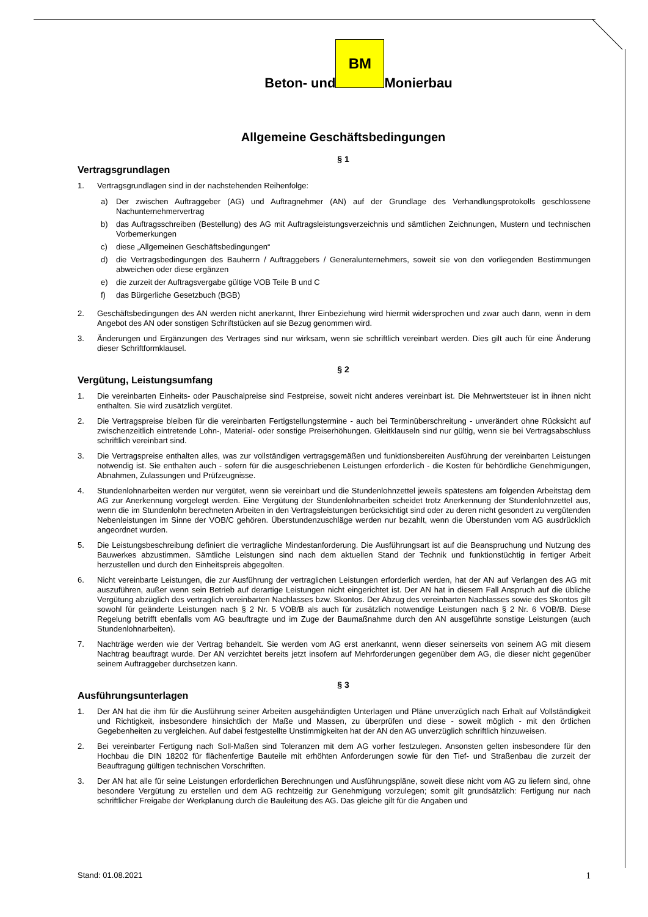Beton- und
BM
Monierbau
Allgemeine Geschäftsbedingungen
§ 1
Vertragsgrundlagen
1. Vertragsgrundlagen sind in der nachstehenden Reihenfolge:
a) Der zwischen Auftraggeber (AG) und Auftragnehmer (AN) auf der Grundlage des Verhandlungsprotokolls geschlossene Nachunternehmervertrag
b) das Auftragsschreiben (Bestellung) des AG mit Auftragsleistungsverzeichnis und sämtlichen Zeichnungen, Mustern und technischen Vorbemerkungen
c) diese „Allgemeinen Geschäftsbedingungen“
d) die Vertragsbedingungen des Bauherrn / Auftraggebers / Generalunternehmers, soweit sie von den vorliegenden Bestimmungen abweichen oder diese ergänzen
e) die zurzeit der Auftragsvergabe gültige VOB Teile B und C
f) das Bürgerliche Gesetzbuch (BGB)
2. Geschäftsbedingungen des AN werden nicht anerkannt, Ihrer Einbeziehung wird hiermit widersprochen und zwar auch dann, wenn in dem Angebot des AN oder sonstigen Schriftstücken auf sie Bezug genommen wird.
3. Änderungen und Ergänzungen des Vertrages sind nur wirksam, wenn sie schriftlich vereinbart werden. Dies gilt auch für eine Änderung dieser Schriftformklausel.
§ 2
Vergütung, Leistungsumfang
1. Die vereinbarten Einheits- oder Pauschalpreise sind Festpreise, soweit nicht anderes vereinbart ist. Die Mehrwertsteuer ist in ihnen nicht enthalten. Sie wird zusätzlich vergütet.
2. Die Vertragspreise bleiben für die vereinbarten Fertigstellungstermine - auch bei Terminüberschreitung - unverändert ohne Rücksicht auf zwischenzeitlich eintretende Lohn-, Material- oder sonstige Preiserhöhungen. Gleitklauseln sind nur gültig, wenn sie bei Vertragsabschluss schriftlich vereinbart sind.
3. Die Vertragspreise enthalten alles, was zur vollständigen vertragsgemäßen und funktionsbereiten Ausführung der vereinbarten Leistungen notwendig ist. Sie enthalten auch - sofern für die ausgeschriebenen Leistungen erforderlich - die Kosten für behördliche Genehmigungen, Abnahmen, Zulassungen und Prüfzeugnisse.
4. Stundenlohnarbeiten werden nur vergütet, wenn sie vereinbart und die Stundenlohnzettel jeweils spätestens am folgenden Arbeitstag dem AG zur Anerkennung vorgelegt werden. Eine Vergütung der Stundenlohnarbeiten scheidet trotz Anerkennung der Stundenlohnzettel aus, wenn die im Stundenlohn berechneten Arbeiten in den Vertragsleistungen berücksichtigt sind oder zu deren nicht gesondert zu vergütenden Nebenleistungen im Sinne der VOB/C gehören. Überstundenzuschläge werden nur bezahlt, wenn die Überstunden vom AG ausdrücklich angeordnet wurden.
5. Die Leistungsbeschreibung definiert die vertragliche Mindestanforderung. Die Ausführungsart ist auf die Beanspruchung und Nutzung des Bauwerkes abzustimmen. Sämtliche Leistungen sind nach dem aktuellen Stand der Technik und funktionstüchtig in fertiger Arbeit herzustellen und durch den Einheitspreis abgegolten.
6. Nicht vereinbarte Leistungen, die zur Ausführung der vertraglichen Leistungen erforderlich werden, hat der AN auf Verlangen des AG mit auszuführen, außer wenn sein Betrieb auf derartige Leistungen nicht eingerichtet ist. Der AN hat in diesem Fall Anspruch auf die übliche Vergütung abzüglich des vertraglich vereinbarten Nachlasses bzw. Skontos. Der Abzug des vereinbarten Nachlasses sowie des Skontos gilt sowohl für geänderte Leistungen nach § 2 Nr. 5 VOB/B als auch für zusätzlich notwendige Leistungen nach § 2 Nr. 6 VOB/B. Diese Regelung betrifft ebenfalls vom AG beauftragte und im Zuge der Baumaßnahme durch den AN ausgeführte sonstige Leistungen (auch Stundenlohnarbeiten).
7. Nachträge werden wie der Vertrag behandelt. Sie werden vom AG erst anerkannt, wenn dieser seinerseits von seinem AG mit diesem Nachtrag beauftragt wurde. Der AN verzichtet bereits jetzt insofern auf Mehrforderungen gegenüber dem AG, die dieser nicht gegenüber seinem Auftraggeber durchsetzen kann.
§ 3
Ausführungsunterlagen
1. Der AN hat die ihm für die Ausführung seiner Arbeiten ausgehändigten Unterlagen und Pläne unverzüglich nach Erhalt auf Vollständigkeit und Richtigkeit, insbesondere hinsichtlich der Maße und Massen, zu überprüfen und diese - soweit möglich - mit den örtlichen Gegebenheiten zu vergleichen. Auf dabei festgestellte Unstimmigkeiten hat der AN den AG unverzüglich schriftlich hinzuweisen.
2. Bei vereinbarter Fertigung nach Soll-Maßen sind Toleranzen mit dem AG vorher festzulegen. Ansonsten gelten insbesondere für den Hochbau die DIN 18202 für flächenfertige Bauteile mit erhöhten Anforderungen sowie für den Tief- und Straßenbau die zurzeit der Beauftragung gültigen technischen Vorschriften.
3. Der AN hat alle für seine Leistungen erforderlichen Berechnungen und Ausführungspläne, soweit diese nicht vom AG zu liefern sind, ohne besondere Vergütung zu erstellen und dem AG rechtzeitig zur Genehmigung vorzulegen; somit gilt grundsätzlich: Fertigung nur nach schriftlicher Freigabe der Werkplanung durch die Bauleitung des AG. Das gleiche gilt für die Angaben und
Stand: 01.08.2021 1